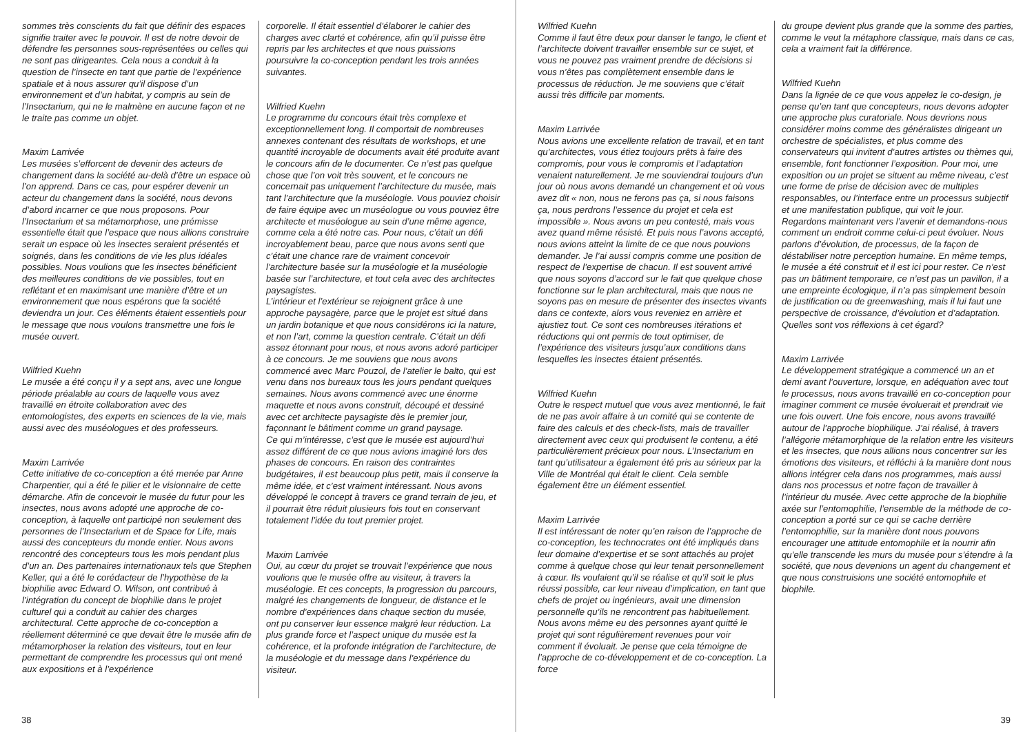sommes très conscients du fait que définir des espaces signifie traiter avec le pouvoir. Il est de notre devoir de défendre les personnes sous-représentées ou celles qui ne sont pas dirigeantes. Cela nous a conduit à la question de l’insecte en tant que partie de l’expérience spatiale et à nous assurer qu’il dispose d’un environnement et d’un habitat, y compris au sein de l’Insectarium, qui ne le malmène en aucune façon et ne le traite pas comme un objet.
Maxim Larrivée
Les musées s’efforcent de devenir des acteurs de changement dans la société au-delà d’être un espace où l’on apprend. Dans ce cas, pour espérer devenir un acteur du changement dans la société, nous devons d’abord incarner ce que nous proposons. Pour l’Insectarium et sa métamorphose, une prémisse essentielle était que l’espace que nous allions construire serait un espace où les insectes seraient présentés et soignés, dans les conditions de vie les plus idéales possibles. Nous voulions que les insectes bénéficient des meilleures conditions de vie possibles, tout en reflétant et en maximisant une manière d’être et un environnement que nous espérons que la société deviendra un jour. Ces éléments étaient essentiels pour le message que nous voulons transmettre une fois le musée ouvert.
Wilfried Kuehn
Le musée a été conçu il y a sept ans, avec une longue période préalable au cours de laquelle vous avez travaillé en étroite collaboration avec des entomologistes, des experts en sciences de la vie, mais aussi avec des muséologues et des professeurs.
Maxim Larrivée
Cette initiative de co-conception a été menée par Anne Charpentier, qui a été le pilier et le visionnaire de cette démarche. Afin de concevoir le musée du futur pour les insectes, nous avons adopté une approche de co-conception, à laquelle ont participé non seulement des personnes de l’Insectarium et de Space for Life, mais aussi des concepteurs du monde entier. Nous avons rencontré des concepteurs tous les mois pendant plus d’un an. Des partenaires internationaux tels que Stephen Keller, qui a été le corédacteur de l’hypothèse de la biophilie avec Edward O. Wilson, ont contribué à l’intégration du concept de biophilie dans le projet culturel qui a conduit au cahier des charges architectural. Cette approche de co-conception a réellement déterminé ce que devait être le musée afin de métamorphoser la relation des visiteurs, tout en leur permettant de comprendre les processus qui ont mené aux expositions et à l’expérience
corporelle. Il était essentiel d’élaborer le cahier des charges avec clarté et cohérence, afin qu’il puisse être repris par les architectes et que nous puissions poursuivre la co-conception pendant les trois années suivantes.
Wilfried Kuehn
Le programme du concours était très complexe et exceptionnellement long. Il comportait de nombreuses annexes contenant des résultats de workshops, et une quantité incroyable de documents avait été produite avant le concours afin de le documenter. Ce n’est pas quelque chose que l’on voit très souvent, et le concours ne concernait pas uniquement l’architecture du musée, mais tant l’architecture que la muséologie. Vous pouviez choisir de faire équipe avec un muséologue ou vous pouviez être architecte et muséologue au sein d’une même agence, comme cela a été notre cas. Pour nous, c’était un défi incroyablement beau, parce que nous avons senti que c’était une chance rare de vraiment concevoir l’architecture basée sur la muséologie et la muséologie basée sur l’architecture, et tout cela avec des architectes paysagistes.
L’intérieur et l’extérieur se rejoignent grâce à une approche paysagère, parce que le projet est situé dans un jardin botanique et que nous considérons ici la nature, et non l’art, comme la question centrale. C’était un défi assez étonnant pour nous, et nous avons adoré participer à ce concours. Je me souviens que nous avons commencé avec Marc Pouzol, de l’atelier le balto, qui est venu dans nos bureaux tous les jours pendant quelques semaines. Nous avons commencé avec une énorme maquette et nous avons construit, découpé et dessiné avec cet architecte paysagiste dès le premier jour, façonnant le bâtiment comme un grand paysage.
Ce qui m’intéresse, c’est que le musée est aujourd’hui assez différent de ce que nous avions imaginé lors des phases de concours. En raison des contraintes budgétaires, il est beaucoup plus petit, mais il conserve la même idée, et c’est vraiment intéressant. Nous avons développé le concept à travers ce grand terrain de jeu, et il pourrait être réduit plusieurs fois tout en conservant totalement l’idée du tout premier projet.
Maxim Larrivée
Oui, au cœur du projet se trouvait l’expérience que nous voulions que le musée offre au visiteur, à travers la muséologie. Et ces concepts, la progression du parcours, malgré les changements de longueur, de distance et le nombre d’expériences dans chaque section du musée, ont pu conserver leur essence malgré leur réduction. La plus grande force et l’aspect unique du musée est la cohérence, et la profonde intégration de l’architecture, de la muséologie et du message dans l’expérience du visiteur.
38
Wilfried Kuehn
Comme il faut être deux pour danser le tango, le client et l’architecte doivent travailler ensemble sur ce sujet, et vous ne pouvez pas vraiment prendre de décisions si vous n’êtes pas complètement ensemble dans le processus de réduction. Je me souviens que c’était aussi très difficile par moments.
Maxim Larrivée
Nous avions une excellente relation de travail, et en tant qu’architectes, vous étiez toujours prêts à faire des compromis, pour vous le compromis et l’adaptation venaient naturellement. Je me souviendrai toujours d’un jour où nous avons demandé un changement et où vous avez dit « non, nous ne ferons pas ça, si nous faisons ça, nous perdrons l’essence du projet et cela est impossible ». Nous avons un peu contesté, mais vous avez quand même résisté. Et puis nous l’avons accepté, nous avions atteint la limite de ce que nous pouvions demander. Je l’ai aussi compris comme une position de respect de l’expertise de chacun. Il est souvent arrivé que nous soyons d’accord sur le fait que quelque chose fonctionne sur le plan architectural, mais que nous ne soyons pas en mesure de présenter des insectes vivants dans ce contexte, alors vous reveniez en arrière et ajustiez tout. Ce sont ces nombreuses itérations et réductions qui ont permis de tout optimiser, de l’expérience des visiteurs jusqu’aux conditions dans lesquelles les insectes étaient présentés.
Wilfried Kuehn
Outre le respect mutuel que vous avez mentionné, le fait de ne pas avoir affaire à un comité qui se contente de faire des calculs et des check-lists, mais de travailler directement avec ceux qui produisent le contenu, a été particulièrement précieux pour nous. L’Insectarium en tant qu’utilisateur a également été pris au sérieux par la Ville de Montréal qui était le client. Cela semble également être un élément essentiel.
Maxim Larrivée
Il est intéressant de noter qu’en raison de l’approche de co-conception, les technocrates ont été impliqués dans leur domaine d’expertise et se sont attachés au projet comme à quelque chose qui leur tenait personnellement à cœur. Ils voulaient qu’il se réalise et qu’il soit le plus réussi possible, car leur niveau d’implication, en tant que chefs de projet ou ingénieurs, avait une dimension personnelle qu’ils ne rencontrent pas habituellement. Nous avons même eu des personnes ayant quitté le projet qui sont régulièrement revenues pour voir comment il évoluait. Je pense que cela témoigne de l’approche de co-développement et de co-conception. La force
du groupe devient plus grande que la somme des parties, comme le veut la métaphore classique, mais dans ce cas, cela a vraiment fait la différence.
Wilfried Kuehn
Dans la lignée de ce que vous appelez le co-design, je pense qu’en tant que concepteurs, nous devons adopter une approche plus curatoriale. Nous devrions nous considérer moins comme des généralistes dirigeant un orchestre de spécialistes, et plus comme des conservateurs qui invitent d’autres artistes ou thèmes qui, ensemble, font fonctionner l’exposition. Pour moi, une exposition ou un projet se situent au même niveau, c’est une forme de prise de décision avec de multiples responsables, ou l’interface entre un processus subjectif et une manifestation publique, qui voit le jour.
Regardons maintenant vers l’avenir et demandons-nous comment un endroit comme celui-ci peut évoluer. Nous parlons d’évolution, de processus, de la façon de déstabiliser notre perception humaine. En même temps, le musée a été construit et il est ici pour rester. Ce n’est pas un bâtiment temporaire, ce n’est pas un pavillon, il a une empreinte écologique, il n’a pas simplement besoin de justification ou de greenwashing, mais il lui faut une perspective de croissance, d’évolution et d’adaptation. Quelles sont vos réflexions à cet égard?
Maxim Larrivée
Le développement stratégique a commencé un an et demi avant l’ouverture, lorsque, en adéquation avec tout le processus, nous avons travaillé en co-conception pour imaginer comment ce musée évoluerait et prendrait vie une fois ouvert. Une fois encore, nous avons travaillé autour de l’approche biophilique. J’ai réalisé, à travers l’allégorie métamorphique de la relation entre les visiteurs et les insectes, que nous allions nous concentrer sur les émotions des visiteurs, et réfléchi à la manière dont nous allions intégrer cela dans nos programmes, mais aussi dans nos processus et notre façon de travailler à l’intérieur du musée. Avec cette approche de la biophilie axée sur l’entomophilie, l’ensemble de la méthode de co-conception a porté sur ce qui se cache derrière l’entomophilie, sur la manière dont nous pouvons encourager une attitude entomophile et la nourrir afin qu’elle transcende les murs du musée pour s’étendre à la société, que nous devenions un agent du changement et que nous construisions une société entomophile et biophile.
39